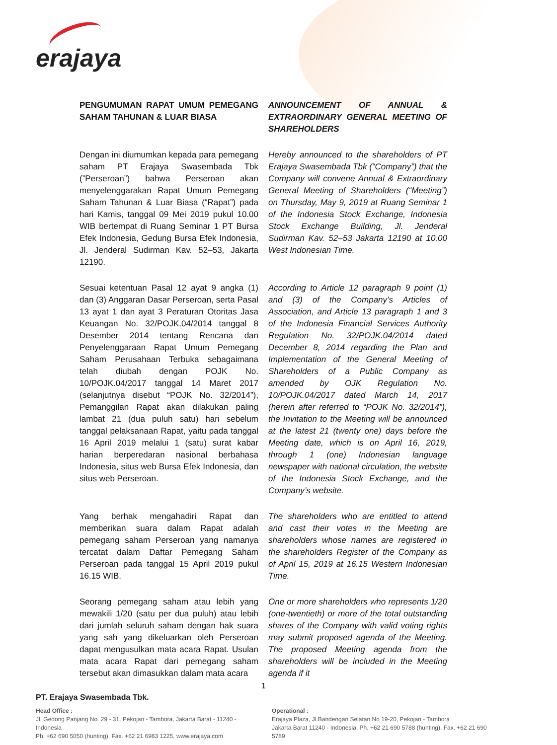erajaya
PENGUMUMAN RAPAT UMUM PEMEGANG SAHAM TAHUNAN & LUAR BIASA
ANNOUNCEMENT OF ANNUAL & EXTRAORDINARY GENERAL MEETING OF SHAREHOLDERS
Dengan ini diumumkan kepada para pemegang saham PT Erajaya Swasembada Tbk (”Perseroan”) bahwa Perseroan akan menyelenggarakan Rapat Umum Pemegang Saham Tahunan & Luar Biasa (“Rapat”) pada hari Kamis, tanggal 09 Mei 2019 pukul 10.00 WIB bertempat di Ruang Seminar 1 PT Bursa Efek Indonesia, Gedung Bursa Efek Indonesia, Jl. Jenderal Sudirman Kav. 52–53, Jakarta 12190.
Hereby announced to the shareholders of PT Erajaya Swasembada Tbk (“Company”) that the Company will convene Annual & Extraordinary General Meeting of Shareholders (“Meeting”) on Thursday, May 9, 2019 at Ruang Seminar 1 of the Indonesia Stock Exchange, Indonesia Stock Exchange Building, Jl. Jenderal Sudirman Kav. 52–53 Jakarta 12190 at 10.00 West Indonesian Time.
Sesuai ketentuan Pasal 12 ayat 9 angka (1) dan (3) Anggaran Dasar Perseroan, serta Pasal 13 ayat 1 dan ayat 3 Peraturan Otoritas Jasa Keuangan No. 32/POJK.04/2014 tanggal 8 Desember 2014 tentang Rencana dan Penyelenggaraan Rapat Umum Pemegang Saham Perusahaan Terbuka sebagaimana telah diubah dengan POJK No. 10/POJK.04/2017 tanggal 14 Maret 2017 (selanjutnya disebut “POJK No. 32/2014”), Pemanggilan Rapat akan dilakukan paling lambat 21 (dua puluh satu) hari sebelum tanggal pelaksanaan Rapat, yaitu pada tanggal 16 April 2019 melalui 1 (satu) surat kabar harian berperedaran nasional berbahasa Indonesia, situs web Bursa Efek Indonesia, dan situs web Perseroan.
According to Article 12 paragraph 9 point (1) and (3) of the Company’s Articles of Association, and Article 13 paragraph 1 and 3 of the Indonesia Financial Services Authority Regulation No. 32/POJK.04/2014 dated December 8, 2014 regarding the Plan and Implementation of the General Meeting of Shareholders of a Public Company as amended by OJK Regulation No. 10/POJK.04/2017 dated March 14, 2017 (herein after referred to “POJK No. 32/2014”), the Invitation to the Meeting will be announced at the latest 21 (twenty one) days before the Meeting date, which is on April 16, 2019, through 1 (one) Indonesian language newspaper with national circulation, the website of the Indonesia Stock Exchange, and the Company’s website.
Yang berhak mengahadiri Rapat dan memberikan suara dalam Rapat adalah pemegang saham Perseroan yang namanya tercatat dalam Daftar Pemegang Saham Perseroan pada tanggal 15 April 2019 pukul 16.15 WIB.
The shareholders who are entitled to attend and cast their votes in the Meeting are shareholders whose names are registered in the shareholders Register of the Company as of April 15, 2019 at 16.15 Western Indonesian Time.
Seorang pemegang saham atau lebih yang mewakili 1/20 (satu per dua puluh) atau lebih dari jumlah seluruh saham dengan hak suara yang sah yang dikeluarkan oleh Perseroan dapat mengusulkan mata acara Rapat. Usulan mata acara Rapat dari pemegang saham tersebut akan dimasukkan dalam mata acara
One or more shareholders who represents 1/20 (one-twentieth) or more of the total outstanding shares of the Company with valid voting rights may submit proposed agenda of the Meeting. The proposed Meeting agenda from the shareholders will be included in the Meeting agenda if it
1
PT. Erajaya Swasembada Tbk.
Head Office :
Jl. Gedong Panjang No. 29 - 31, Pekojan - Tambora, Jakarta Barat - 11240 - Indonesia
Ph. +62 690 5050 (hunting), Fax. +62 21 6983 1225, www.erajaya.com
Operational :
Erajaya Plaza, Jl.Bandengan Selatan No 19-20, Pekojan - Tambora
Jakarta Barat 11240 - Indonesia. Ph. +62 21 690 5788 (hunting), Fax. +62 21 690 5789